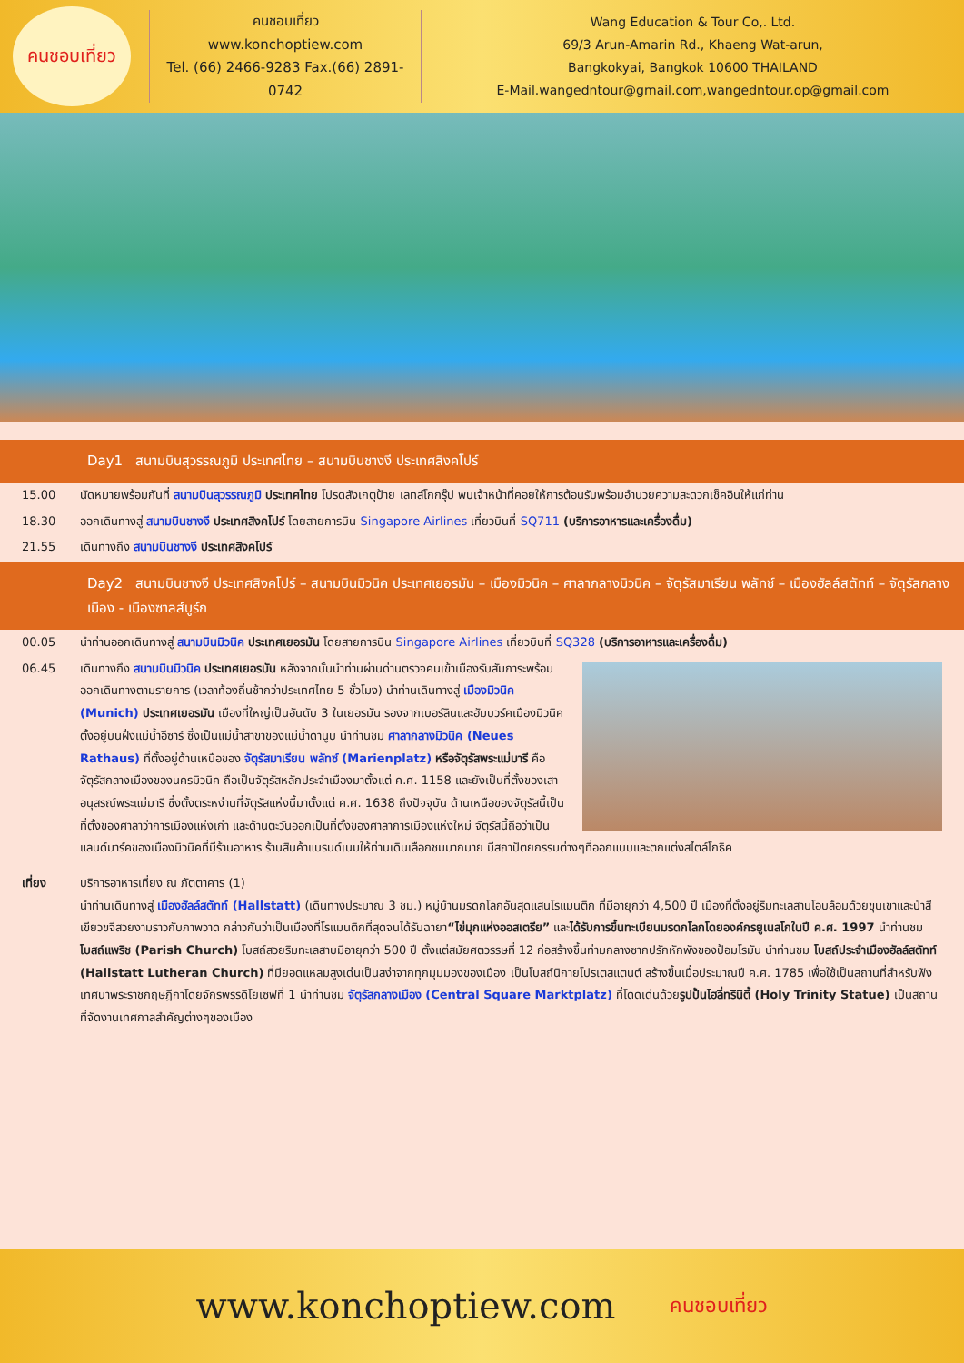คนชอบเที่ยว
คนชอบเที่ยว
www.konchoptiew.com
Tel. (66) 2466-9283 Fax.(66) 2891-0742
Wang Education & Tour Co,. Ltd.
69/3 Arun-Amarin Rd., Khaeng Wat-arun,
Bangkokyai, Bangkok 10600 THAILAND
E-Mail.wangedntour@gmail.com,wangedntour.op@gmail.com
Day1 สนามบินสุวรรณภูมิ ประเทศไทย – สนามบินชางงี ประเทศสิงคโปร์
15.00 นัดหมายพร้อมกันที่ สนามบินสุวรรณภูมิ ประเทศไทย โปรดสังเกตุป้าย เลทส์โกกรุ๊ป พบเจ้าหน้าที่คอยให้การต้อนรับพร้อมอำนวยความสะดวกเช็คอินให้แก่ท่าน
18.30 ออกเดินทางสู่ สนามบินชางงี ประเทศสิงคโปร์ โดยสายการบิน Singapore Airlines เที่ยวบินที่ SQ711 (บริการอาหารและเครื่องดื่ม)
21.55 เดินทางถึง สนามบินชางงี ประเทศสิงคโปร์
Day2 สนามบินชางงี ประเทศสิงคโปร์ – สนามบินมิวนิค ประเทศเยอรมัน – เมืองมิวนิค – ศาลากลางมิวนิค – จัตุรัสมาเรียน พลัทซ์ – เมืองฮัลล์สตัทท์ – จัตุรัสกลางเมือง - เมืองซาลส์บูร์ก
00.05 นำท่านออกเดินทางสู่ สนามบินมิวนิค ประเทศเยอรมัน โดยสายการบิน Singapore Airlines เที่ยวบินที่ SQ328 (บริการอาหารและเครื่องดื่ม)
06.45 เดินทางถึง สนามบินมิวนิค ประเทศเยอรมัน หลังจากนั้นนำท่านผ่านด่านตรวจคนเข้าเมืองรับสัมภาระพร้อมออกเดินทางตามรายการ (เวลาท้องถิ่นช้ากว่าประเทศไทย 5 ชั่วโมง) นำท่านเดินทางสู่ เมืองมิวนิค (Munich) ประเทศเยอรมัน เมืองที่ใหญ่เป็นอันดับ 3 ในเยอรมัน รองจากเบอร์ลินและฮัมบวร์คเมืองมิวนิคตั้งอยู่บนฝั่งแม่น้ำอีซาร์ ซึ่งเป็นแม่น้ำสาขาของแม่น้ำดานูบ นำท่านชม ศาลากลางมิวนิค (Neues Rathaus) ที่ตั้งอยู่ด้านเหนือของ จัตุรัสมาเรียน พลัทซ์ (Marienplatz) หรือจัตุรัสพระแม่มารี คือจัตุรัสกลางเมืองของนครมิวนิค ถือเป็นจัตุรัสหลักประจำเมืองมาตั้งแต่ ค.ศ. 1158 และยังเป็นที่ตั้งของเสาอนุสรณ์พระแม่มารี ซึ่งตั้งตระหง่านที่จัตุรัสแห่งนี้มาตั้งแต่ ค.ศ. 1638 ถึงปัจจุบัน ด้านเหนือของจัตุรัสนี้เป็นที่ตั้งของศาลาว่าการเมืองแห่งเก่า และด้านตะวันออกเป็นที่ตั้งของศาลาการเมืองแห่งใหม่ จัตุรัสนี้ถือว่าเป็นแลนด์มาร์คของเมืองมิวนิคที่มีร้านอาหาร ร้านสินค้าแบรนด์เนมให้ท่านเดินเลือกชมมากมาย มีสถาปัตยกรรมต่างๆที่ออกแบบและตกแต่งสไตล์โกธิค
เที่ยง บริการอาหารเที่ยง ณ ภัตตาคาร (1)
นำท่านเดินทางสู่ เมืองฮัลล์สตัทท์ (Hallstatt) (เดินทางประมาณ 3 ชม.) หมู่บ้านมรดกโลกอันสุดแสนโรแมนติก ที่มีอายุกว่า 4,500 ปี เมืองที่ตั้งอยู่ริมทะเลสาบโอบล้อมด้วยขุนเขาและป่าสีเขียวขจีสวยงามราวกับภาพวาด กล่าวกันว่าเป็นเมืองที่โรแมนติกที่สุดจนได้รับฉายา“ไข่มุกแห่งออสเตรีย” และได้รับการขึ้นทะเบียนมรดกโลกโดยองค์กรยูเนสโกในปี ค.ศ. 1997 นำท่านชมโบสถ์แพริช (Parish Church) โบสถ์สวยริมทะเลสาบมีอายุกว่า 500 ปี ตั้งแต่สมัยศตวรรษที่ 12 ก่อสร้างขึ้นท่ามกลางซากปรักหักพังของป้อมโรมัน นำท่านชม โบสถ์ประจำเมืองฮัลล์สตัทท์ (Hallstatt Lutheran Church) ที่มียอดแหลมสูงเด่นเป็นสง่าจากทุกมุมมองของเมือง เป็นโบสถ์นิกายโปรเตสแตนต์ สร้างขึ้นเมื่อประมาณปี ค.ศ. 1785 เพื่อใช้เป็นสถานที่สำหรับฟังเทศนาพระราชกฤษฎีกาโดยจักรพรรดิโยเซฟที่ 1 นำท่านชม จัตุรัสกลางเมือง (Central Square Marktplatz) ที่โดดเด่นด้วยรูปปั้นโฮลี่ทรินิตี้ (Holy Trinity Statue) เป็นสถานที่จัดงานเทศกาลสำคัญต่างๆของเมือง
www.konchoptiew.com คนชอบเที่ยว